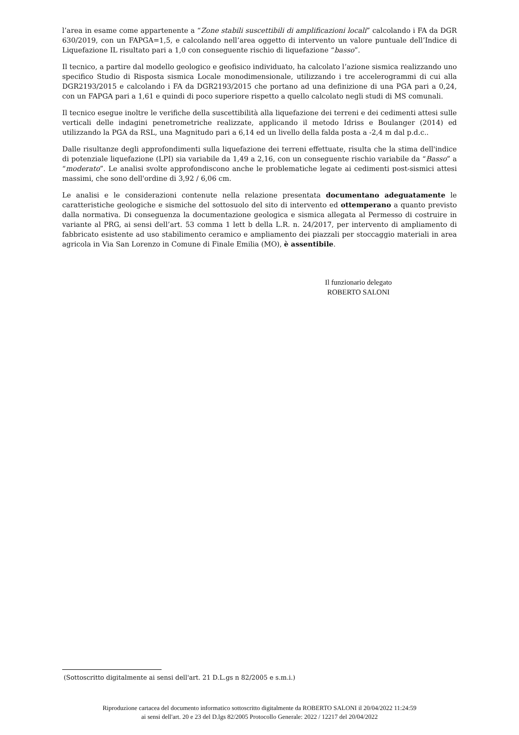l’area in esame come appartenente a “Zone stabili suscettibili di amplificazioni locali” calcolando i FA da DGR 630/2019, con un FAPGA=1,5, e calcolando nell’area oggetto di intervento un valore puntuale dell’Indice di Liquefazione IL risultato pari a 1,0 con conseguente rischio di liquefazione “basso”.
Il tecnico, a partire dal modello geologico e geofisico individuato, ha calcolato l’azione sismica realizzando uno specifico Studio di Risposta sismica Locale monodimensionale, utilizzando i tre accelerogrammi di cui alla DGR2193/2015 e calcolando i FA da DGR2193/2015 che portano ad una definizione di una PGA pari a 0,24, con un FAPGA pari a 1,61 e quindi di poco superiore rispetto a quello calcolato negli studi di MS comunali.
Il tecnico esegue inoltre le verifiche della suscettibilità alla liquefazione dei terreni e dei cedimenti attesi sulle verticali delle indagini penetrometriche realizzate, applicando il metodo Idriss e Boulanger (2014) ed utilizzando la PGA da RSL, una Magnitudo pari a 6,14 ed un livello della falda posta a -2,4 m dal p.d.c..
Dalle risultanze degli approfondimenti sulla liquefazione dei terreni effettuate, risulta che la stima dell'indice di potenziale liquefazione (LPI) sia variabile da 1,49 a 2,16, con un conseguente rischio variabile da “Basso” a “moderato”. Le analisi svolte approfondiscono anche le problematiche legate ai cedimenti post-sismici attesi massimi, che sono dell'ordine di 3,92 / 6,06 cm.
Le analisi e le considerazioni contenute nella relazione presentata documentano adeguatamente le caratteristiche geologiche e sismiche del sottosuolo del sito di intervento ed ottemperano a quanto previsto dalla normativa. Di conseguenza la documentazione geologica e sismica allegata al Permesso di costruire in variante al PRG, ai sensi dell’art. 53 comma 1 lett b della L.R. n. 24/2017, per intervento di ampliamento di fabbricato esistente ad uso stabilimento ceramico e ampliamento dei piazzali per stoccaggio materiali in area agricola in Via San Lorenzo in Comune di Finale Emilia (MO), è assentibile.
Il funzionario delegato
ROBERTO SALONI
(Sottoscritto digitalmente ai sensi dell'art. 21 D.L.gs n 82/2005 e s.m.i.)
Riproduzione cartacea del documento informatico sottoscritto digitalmente da ROBERTO SALONI il 20/04/2022 11:24:59
ai sensi dell'art. 20 e 23 del D.lgs 82/2005 Protocollo Generale: 2022 / 12217 del 20/04/2022